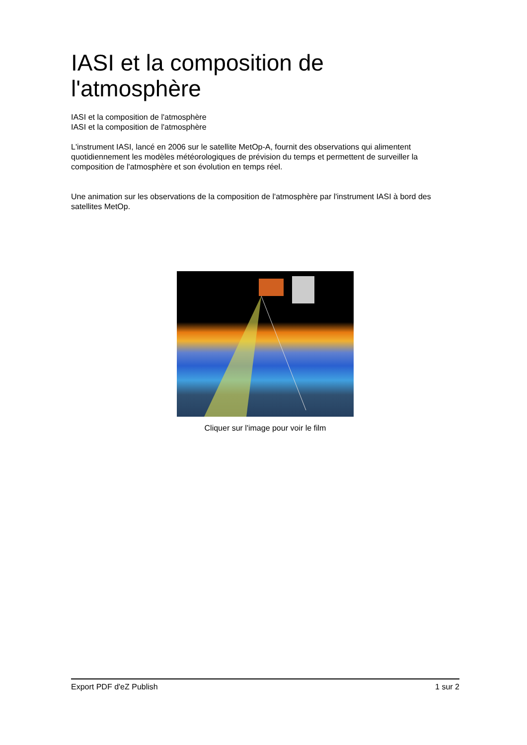IASI et la composition de l'atmosphère
IASI et la composition de l'atmosphère
IASI et la composition de l'atmosphère
L'instrument IASI, lancé en 2006 sur le satellite MetOp-A, fournit des observations qui alimentent quotidiennement les modèles météorologiques de prévision du temps et permettent de surveiller la composition de l'atmosphère et son évolution en temps réel.
Une animation sur les observations de la composition de l'atmosphère par l'instrument IASI à bord des satellites MetOp.
Cliquer sur l'image pour voir le film
Export PDF d'eZ Publish 1 sur 2